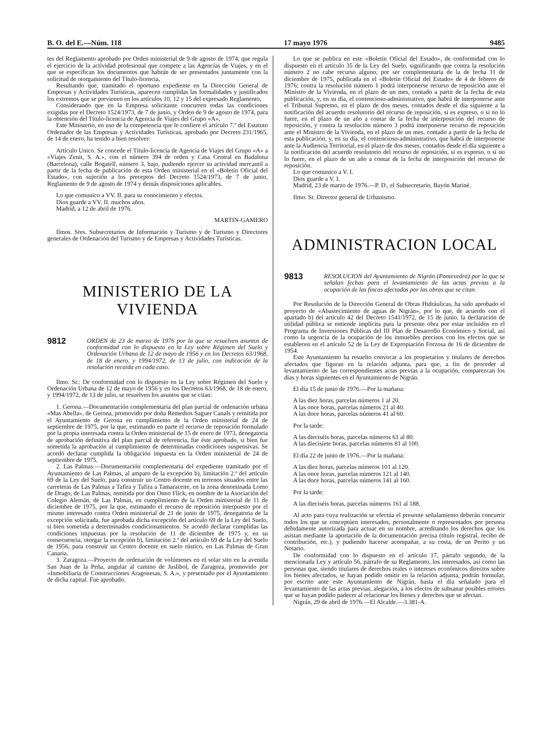B. O. del E.—Núm. 118 17 mayo 1976 9485
tes del Reglamento aprobado por Orden ministerial de 9 de agosto de 1974, que regula el ejercicio de la actividad profesional que compete a las Agencias de Viajes, y en el que se especifican los documentos que habrán de ser presentados juntamente con la solicitud de otorgamiento del Título-licencia,
Resultando que, tramitado el oportuno expediente en la Dirección General de Empresas y Actividades Turísticas, aparecen cumplidas las formalidades y justificados los extremos que se previenen en los artículos 10, 12 y 15 del expresado Reglamento,
Considerando que en la Empresa solicitante concurren todas las condiciones exigidas por el Decreto 1524/1973, de 7 de junio, y Orden de 9 de agosto de 1974, para la obtención del Título-licencia de Agencia de Viajes del Grupo «A»,
Este Ministerio, en uso de la competencia que le confiere el artículo 7.º del Estatuto Ordenador de las Empresas y Actividades Turísticas, aprobado por Decreto 231/1965, de 14 de enero, ha tenido a bien resolver:
Artículo Unico. Se concede el Título-licencia de Agencia de Viajes del Grupo «A» a «Viajes Zenit, S. A.», con el número 394 de orden y Casa Central en Badalona (Barcelona), calle Bogatell, número 3, bajo, pudiendo ejercer su actividad mercantil a partir de la fecha de publicación de esta Orden ministerial en el «Boletín Oficial del Estado», con sujeción a los preceptos del Decreto 1524/1973, de 7 de junio, Reglamento de 9 de agosto de 1974 y demás disposiciones aplicables.
Lo que comunico a VV. II. para su conocimiento y efectos.
Dios guarde a VV. II. muchos años.
Madrid, a 12 de abril de 1976.
MARTIN-GAMERO
Ilmos. Sres. Subsecretarios de Información y Turismo y de Turismo y Directores generales de Ordenación del Turismo y de Empresas y Actividades Turísticas.
MINISTERIO DE LA VIVIENDA
9812
ORDEN de 23 de marzo de 1976 por la que se resuelven asuntos de conformidad con lo dispuesto en la Ley sobre Régimen del Suelo y Ordenación Urbana de 12 de mayo de 1956 y en los Decretos 63/1968, de 18 de enero, y 1994/1972, de 13 de julio, con indicación de la resolución recaída en cada caso.
Ilmo. Sr.: De conformidad con lo dispuesto en la Ley sobre Régimen del Suelo y Ordenación Urbana de 12 de mayo de 1956 y en los Decretos 63/1968, de 18 de enero, y 1994/1972, de 13 de julio, se resuelven los asuntos que se citan:
1. Gerona.—Documentación complementaria del plan parcial de ordenación urbana «Mas Abella», de Gerona, promovido por doña Remedios Saguer Canals y remitida por el Ayuntamiento de Gerona en cumplimiento de la Orden ministerial de 24 de septiembre de 1975, por la que, estimando en parte el recurso de reposición formulado por la propia interesada contra la Orden ministerial de 15 de enero de 1973, denegatoria de aprobación definitiva del plan parcial de referencia, fue éste aprobado, si bien fue sometida la aprobación al cumplimiento de determinadas condiciones suspensivas. Se acordó declarar cumplida la obligación impuesta en la Orden ministerial de 24 de septiembre de 1975.
2. Las Palmas.—Documentación complementaria del expediente tramitado por el Ayuntamiento de Las Palmas, al amparo de la excepción b), limitación 2.ª del artículo 69 de la Ley del Suelo, para construir un Centro docente en terrenos situados entre las carreteras de Las Palmas a Tafira y Tafira a Tamaraceite, en la zona denominada Lomo de Drago, de Las Palmas, remitida por don Onno Flick, en nombre de la Asociación del Colegio Alemán, de Las Palmas, en cumplimiento de la Orden ministerial de 11 de diciembre de 1975, por la que, estimando el recurso de reposición interpuesto por el mismo interesado contra Orden ministerial de 21 de junio de 1975, denegatoria de la excepción solicitada, fue aprobada dicha excepción del artículo 69 de la Ley del Suelo, si bien sometida a determinados condicionamientos. Se acordó declarar cumplidas las condiciones impuestas por la resolución de 11 de diciembre de 1975 y, en su consecuencia, otorgar la excepción b), limitación 2.ª del artículo 69 de la Ley del Suelo de 1956, para construir un Centro docente en suelo rústico, en Las Palmas de Gran Canaria.
3. Zaragoza.—Proyecto de ordenación de volúmenes en el solar sito en la avenida San Juan de la Peña, angular al camino de Juslibol, de Zaragoza, promovido por «Inmobiliaria de Construcciones Aragonesas, S. A.», y presentado por el Ayuntamiento de dicha capital. Fue aprobado.
Lo que se publica en este «Boletín Oficial del Estado», de conformidad con lo dispuesto en el artículo 35 de la Ley del Suelo, significando que contra la resolución número 2 no cabe recurso alguno, por ser complementaria de la de fecha 11 de diciembre de 1975, publicada en el «Boletín Oficial del Estado» de 4 de febrero de 1976; contra la resolución número 1 podrá interponerse recurso de reposición ante el Ministro de la Vivienda, en el plazo de un mes, contado a partir de la fecha de esta publicación, y, en su día, el contencioso-administrativo, que habrá de interponerse ante el Tribunal Supremo, en el plazo de dos meses, contados desde el día siguiente a la notificación del acuerdo resolutorio del recurso de reposición, si es expreso, o si no lo fuere, en el plazo de un año a contar de la fecha de interposición del recurso de reposición, y contra la resolución número 3 podrá interponerse recurso de reposición ante el Ministro de la Vivienda, en el plazo de un mes, contado a partir de la fecha de esta publicación, y, en su día, el contencioso-administrativo, que habrá de interponerse ante la Audiencia Territorial, en el plazo de dos meses, contados desde el día siguiente a la notificación del acuerdo resolutorio del recurso de reposición, si es expreso, o si no lo fuere, en el plazo de un año a contar de la fecha de interposición del recurso de reposición.
Lo que comunico a V. I.
Dios guarde a V. I.
Madrid, 23 de marzo de 1976.—P. D., el Subsecretario, Bayón Mariné.
Ilmo. Sr. Director general de Urbanismo.
ADMINISTRACION LOCAL
9813
RESOLUCION del Ayuntamiento de Nigrán (Pontevedra) por la que se señalan fechas para el levantamiento de las actas previas a la ocupación de las fincas afectadas por las obras que se citan.
Por Resolución de la Dirección General de Obras Hidráulicas, ha sido aprobado el proyecto de «Abastecimiento de aguas de Nigrán», por lo que, de acuerdo con el apartado b) del artículo 42 del Decreto 1541/1972, de 15 de junio, la declaración de utilidad pública se entiende implícita para la presente obra por estar incluidos en el Programa de Inversiones Públicas del III Plan de Desarrollo Económico y Social, así como la urgencia de la ocupación de los inmuebles precisos con los efectos que se establecen en el artículo 52 de la Ley de Expropiación Forzosa de 16 de diciembre de 1954.
Este Ayuntamiento ha resuelto convocar a los propietarios y titulares de derechos afectados que figuran en la relación adjunta, para que, a fin de proceder al levantamiento de las correspondientes actas previas a la ocupación, comparezcan los días y horas siguientes en el Ayuntamiento de Nigrán.
El día 15 de junio de 1976.—Por la mañana:
A las diez horas, parcelas números 1 al 20.
A las once horas, parcelas números 21 al 40.
A las doce horas, parcelas números 41 al 60.
Por la tarde:
A las dieciséis horas, parcelas números 61 al 80.
A las diecisiete horas, parcelas números 81 al 100.
El día 22 de junio de 1976.—Por la mañana:
A las diez horas, parcelas números 101 al 120.
A las once horas, parcelas números 121 al 140.
A las doce horas, parcelas números 141 al 160.
Por la tarde:
A las dieciséis horas, parcelas números 161 al 188.
Al acto para cuya realización se efectúa el presente señalamiento deberán concurrir todos los que se conceptúen interesados, personalmente o representados por persona debidamente autorizada para actuar en su nombre, acreditando los derechos que los asistan mediante la aportación de la documentación precisa (título registral, recibo de contribución, etc.), y pudiendo hacerse acompañar, a su costa, de un Perito y un Notario.
De conformidad con lo dispuesto en el artículo 17, párrafo segundo, de la mencionada Ley y artículo 56, párrafo de su Reglamento, los interesados, así como las personas que, siendo titulares de derechos reales o intereses económicos directos sobre los bienes afectados, se hayan podido omitir en la relación adjunta, podrán formular, por escrito ante este Ayuntamiento de Nigrán, hasta el día señalado para el levantamiento de las actas previas, alegación, a los efectos de subsanar posibles errores que se hayan podido padecer al relacionar los bienes y derechos que se afectan.
Nigrán, 29 de abril de 1976.—El Alcalde.—3.381-A.